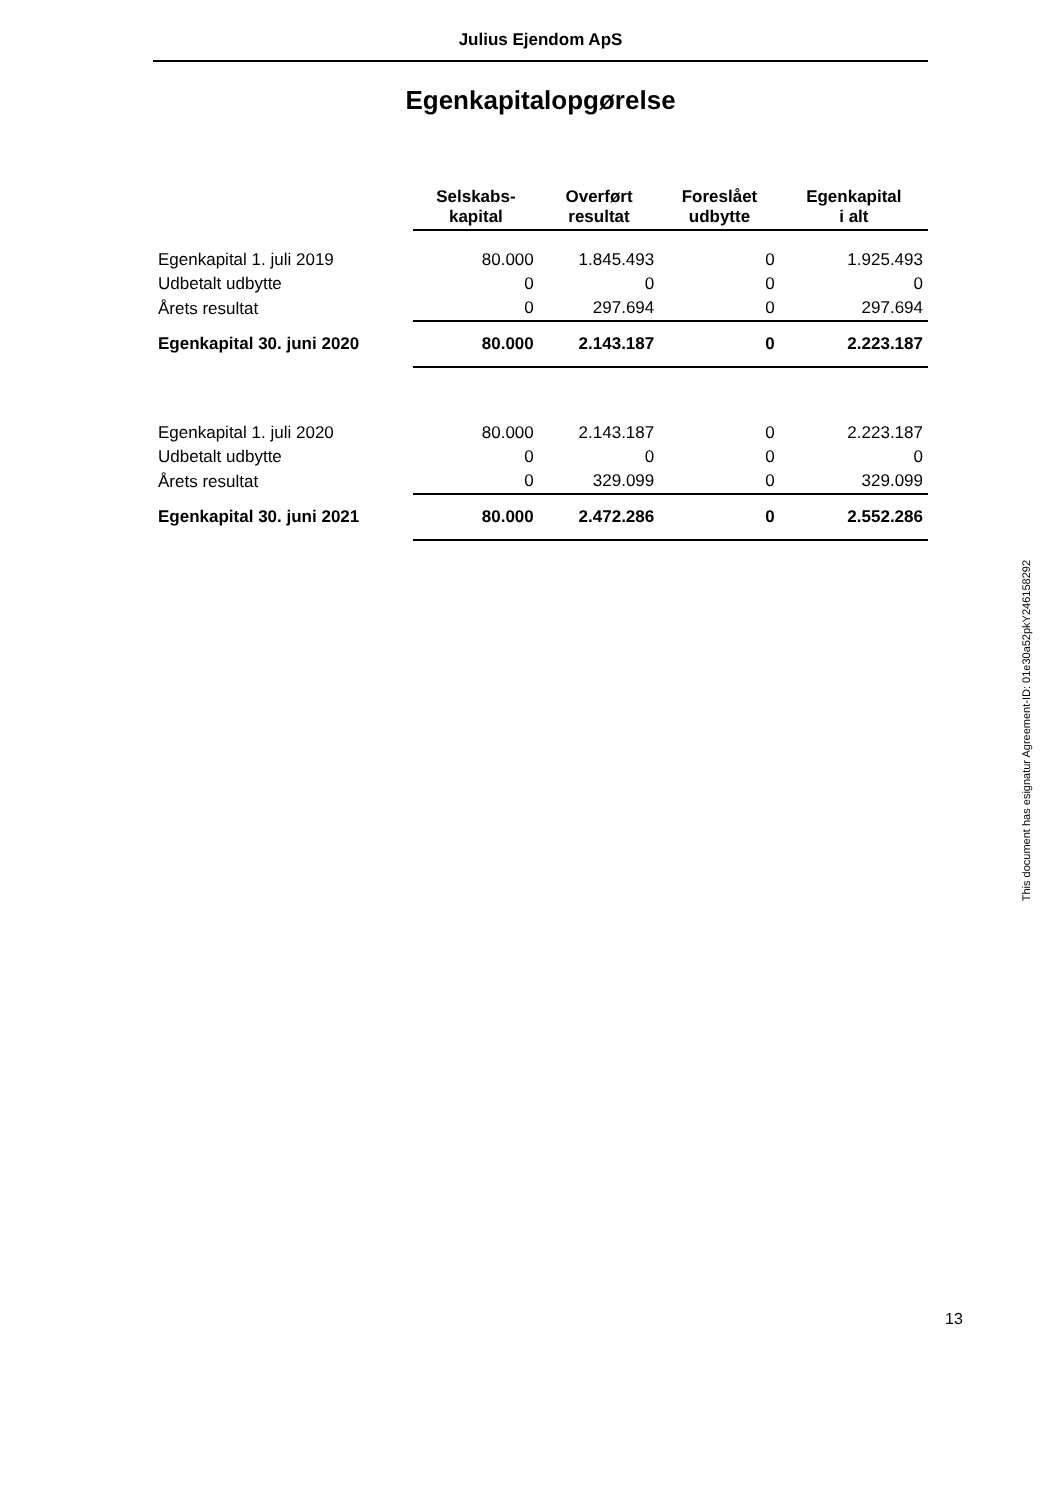Julius Ejendom ApS
Egenkapitalopgørelse
| | Selskabs- kapital | Overført resultat | Foreslået udbytte | Egenkapital i alt |
| --- | --- | --- | --- | --- |
| Egenkapital 1. juli 2019 | 80.000 | 1.845.493 | 0 | 1.925.493 |
| Udbetalt udbytte | 0 | 0 | 0 | 0 |
| Årets resultat | 0 | 297.694 | 0 | 297.694 |
| Egenkapital 30. juni 2020 | 80.000 | 2.143.187 | 0 | 2.223.187 |
| Egenkapital 1. juli 2020 | 80.000 | 2.143.187 | 0 | 2.223.187 |
| Udbetalt udbytte | 0 | 0 | 0 | 0 |
| Årets resultat | 0 | 329.099 | 0 | 329.099 |
| Egenkapital 30. juni 2021 | 80.000 | 2.472.286 | 0 | 2.552.286 |
This document has esignatur Agreement-ID: 01e30a52pkY246158292
13